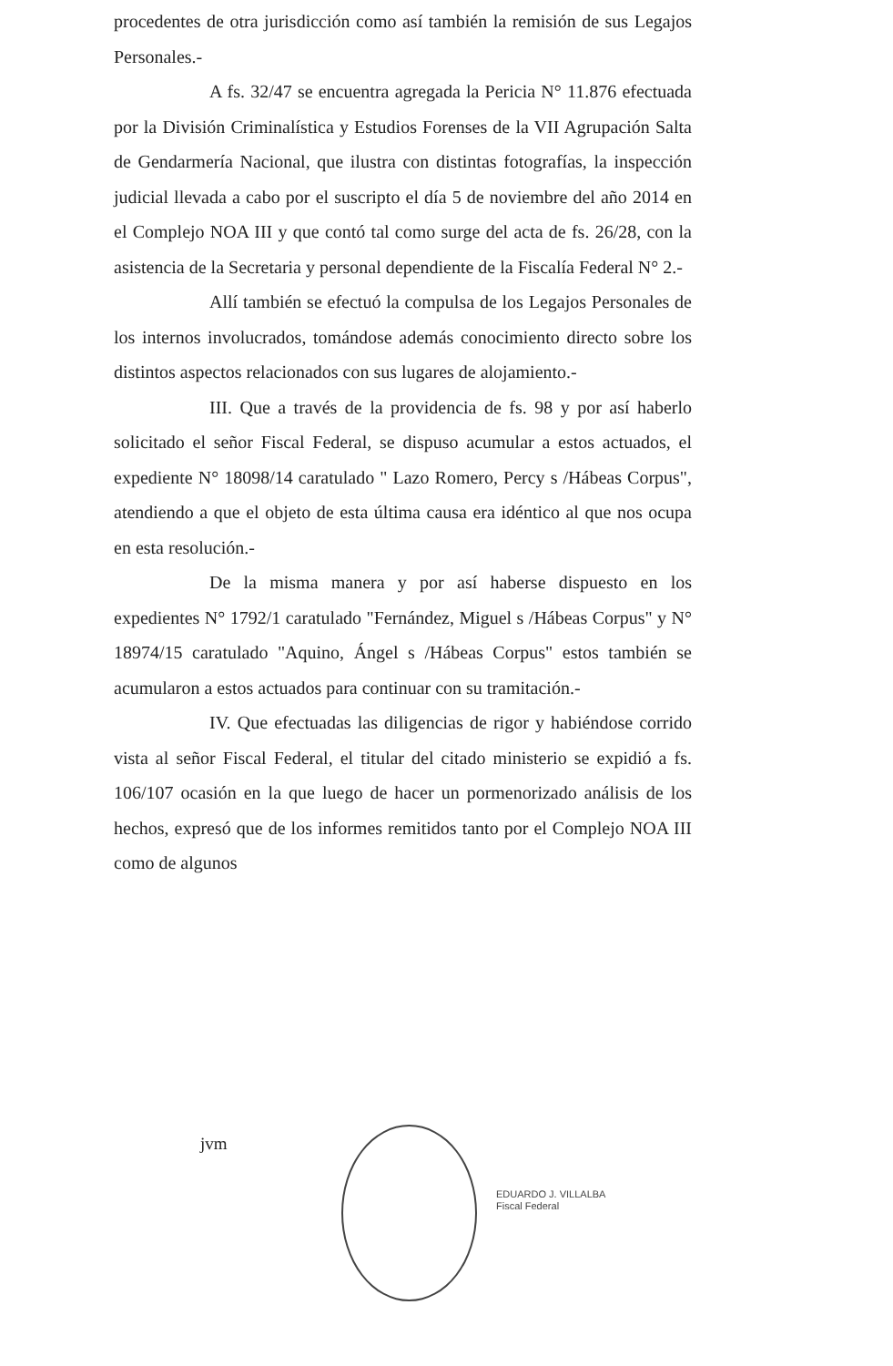procedentes de otra jurisdicción como así también la remisión de sus Legajos Personales.-
A fs. 32/47 se encuentra agregada la Pericia N° 11.876 efectuada por la División Criminalística y Estudios Forenses de la VII Agrupación Salta de Gendarmería Nacional, que ilustra con distintas fotografías, la inspección judicial llevada a cabo por el suscripto el día 5 de noviembre del año 2014 en el Complejo NOA III y que contó tal como surge del acta de fs. 26/28, con la asistencia de la Secretaria y personal dependiente de la Fiscalía Federal N° 2.-
Allí también se efectuó la compulsa de los Legajos Personales de los internos involucrados, tomándose además conocimiento directo sobre los distintos aspectos relacionados con sus lugares de alojamiento.-
III. Que a través de la providencia de fs. 98 y por así haberlo solicitado el señor Fiscal Federal, se dispuso acumular a estos actuados, el expediente N° 18098/14 caratulado " Lazo Romero, Percy s /Hábeas Corpus", atendiendo a que el objeto de esta última causa era idéntico al que nos ocupa en esta resolución.-
De la misma manera y por así haberse dispuesto en los expedientes N° 1792/1 caratulado "Fernández, Miguel s /Hábeas Corpus" y N° 18974/15 caratulado "Aquino, Ángel s /Hábeas Corpus" estos también se acumularon a estos actuados para continuar con su tramitación.-
IV. Que efectuadas las diligencias de rigor y habiéndose corrido vista al señor Fiscal Federal, el titular del citado ministerio se expidió a fs. 106/107 ocasión en la que luego de hacer un pormenorizado análisis de los hechos, expresó que de los informes remitidos tanto por el Complejo NOA III como de algunos
jvm
EDUARDO J. VILLALBA
Fiscal Federal